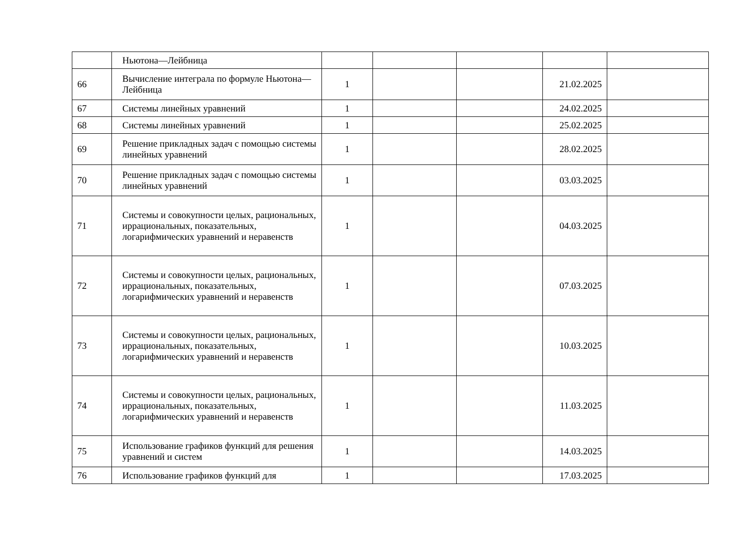| | Ньютона—Лейбница | | | | | |
| 66 | Вычисление интеграла по формуле Ньютона—Лейбница | 1 | | | 21.02.2025 | |
| 67 | Системы линейных уравнений | 1 | | | 24.02.2025 | |
| 68 | Системы линейных уравнений | 1 | | | 25.02.2025 | |
| 69 | Решение прикладных задач с помощью системы линейных уравнений | 1 | | | 28.02.2025 | |
| 70 | Решение прикладных задач с помощью системы линейных уравнений | 1 | | | 03.03.2025 | |
| 71 | Системы и совокупности целых, рациональных, иррациональных, показательных, логарифмических уравнений и неравенств | 1 | | | 04.03.2025 | |
| 72 | Системы и совокупности целых, рациональных, иррациональных, показательных, логарифмических уравнений и неравенств | 1 | | | 07.03.2025 | |
| 73 | Системы и совокупности целых, рациональных, иррациональных, показательных, логарифмических уравнений и неравенств | 1 | | | 10.03.2025 | |
| 74 | Системы и совокупности целых, рациональных, иррациональных, показательных, логарифмических уравнений и неравенств | 1 | | | 11.03.2025 | |
| 75 | Использование графиков функций для решения уравнений и систем | 1 | | | 14.03.2025 | |
| 76 | Использование графиков функций для | 1 | | | 17.03.2025 | |